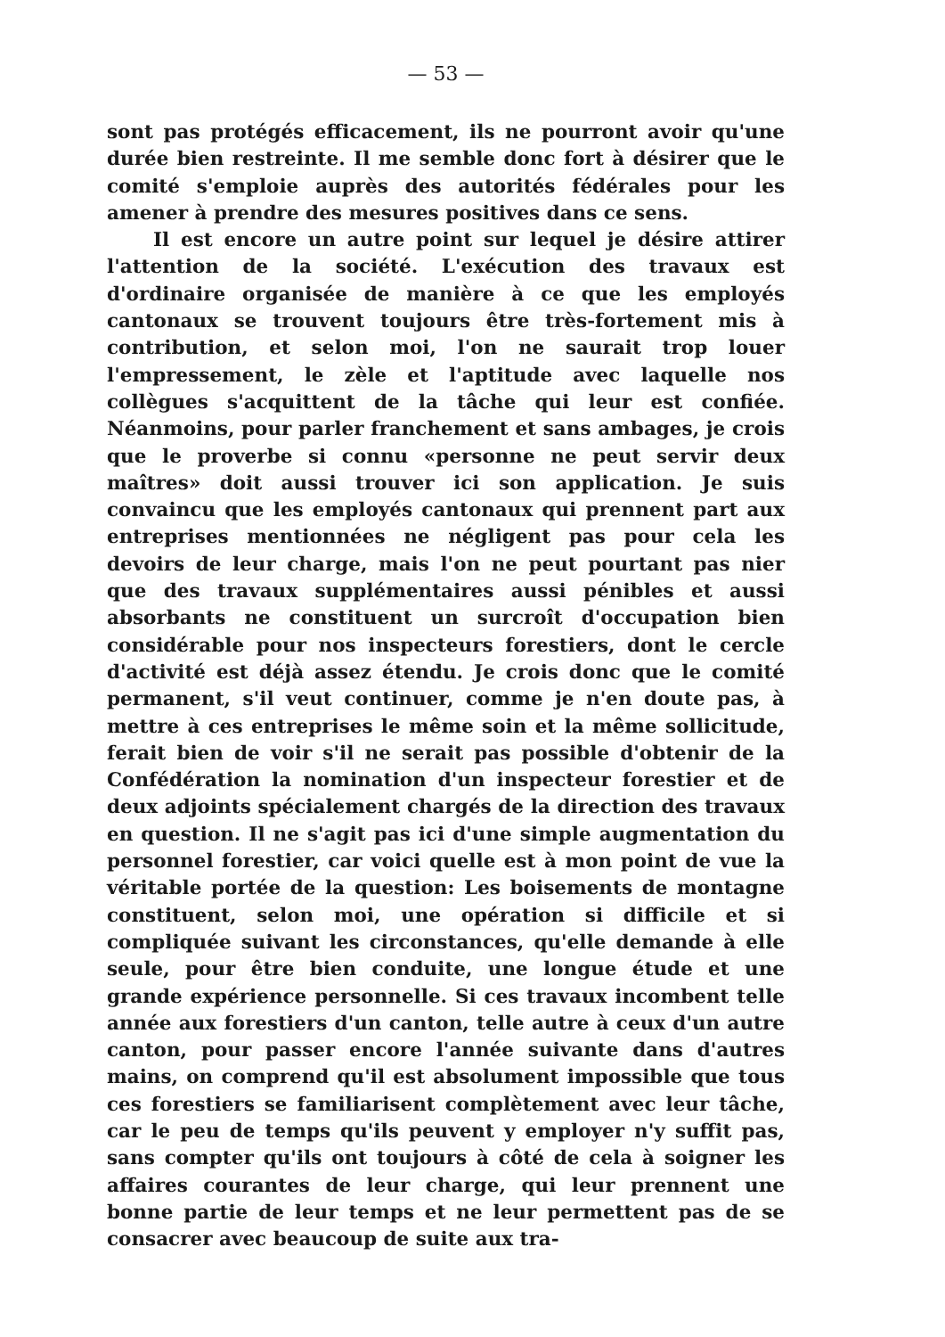— 53 —
sont pas protégés efficacement, ils ne pourront avoir qu'une durée bien restreinte. Il me semble donc fort à désirer que le comité s'emploie auprès des autorités fédérales pour les amener à prendre des mesures positives dans ce sens.
Il est encore un autre point sur lequel je désire attirer l'attention de la société. L'exécution des travaux est d'ordinaire organisée de manière à ce que les employés cantonaux se trouvent toujours être très-fortement mis à contribution, et selon moi, l'on ne saurait trop louer l'empressement, le zèle et l'aptitude avec laquelle nos collègues s'acquittent de la tâche qui leur est confiée. Néanmoins, pour parler franchement et sans ambages, je crois que le proverbe si connu «personne ne peut servir deux maîtres» doit aussi trouver ici son application. Je suis convaincu que les employés cantonaux qui prennent part aux entreprises mentionnées ne négligent pas pour cela les devoirs de leur charge, mais l'on ne peut pourtant pas nier que des travaux supplémentaires aussi pénibles et aussi absorbants ne constituent un surcroît d'occupation bien considérable pour nos inspecteurs forestiers, dont le cercle d'activité est déjà assez étendu. Je crois donc que le comité permanent, s'il veut continuer, comme je n'en doute pas, à mettre à ces entreprises le même soin et la même sollicitude, ferait bien de voir s'il ne serait pas possible d'obtenir de la Confédération la nomination d'un inspecteur forestier et de deux adjoints spécialement chargés de la direction des travaux en question. Il ne s'agit pas ici d'une simple augmentation du personnel forestier, car voici quelle est à mon point de vue la véritable portée de la question: Les boisements de montagne constituent, selon moi, une opération si difficile et si compliquée suivant les circonstances, qu'elle demande à elle seule, pour être bien conduite, une longue étude et une grande expérience personnelle. Si ces travaux incombent telle année aux forestiers d'un canton, telle autre à ceux d'un autre canton, pour passer encore l'année suivante dans d'autres mains, on comprend qu'il est absolument impossible que tous ces forestiers se familiarisent complètement avec leur tâche, car le peu de temps qu'ils peuvent y employer n'y suffit pas, sans compter qu'ils ont toujours à côté de cela à soigner les affaires courantes de leur charge, qui leur prennent une bonne partie de leur temps et ne leur permettent pas de se consacrer avec beaucoup de suite aux tra-